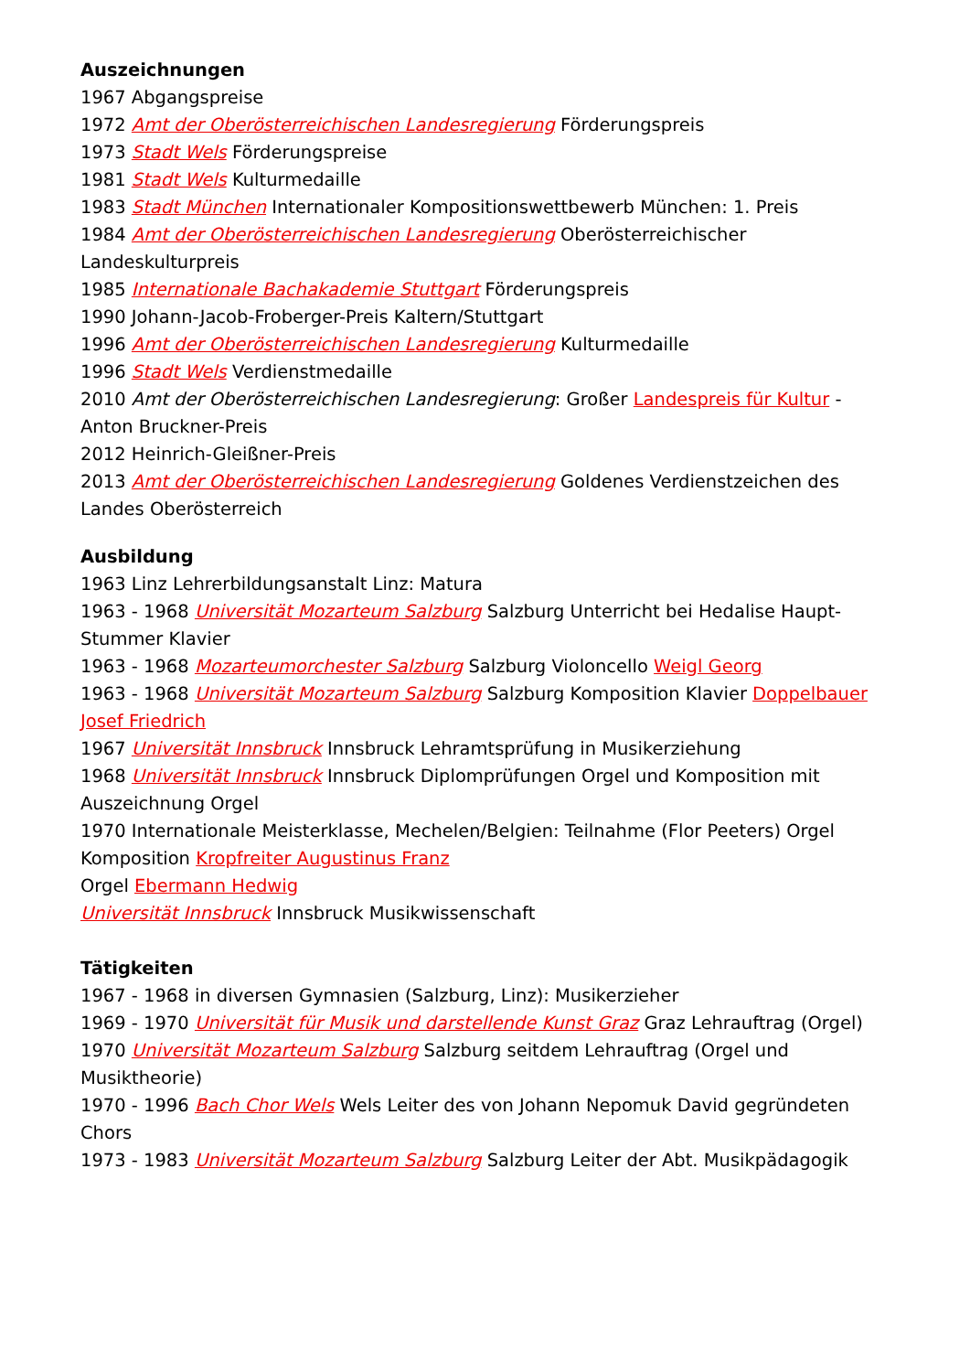Auszeichnungen
1967 Abgangspreise
1972 Amt der Oberösterreichischen Landesregierung Förderungspreis
1973 Stadt Wels Förderungspreise
1981 Stadt Wels Kulturmedaille
1983 Stadt München Internationaler Kompositionswettbewerb München: 1. Preis
1984 Amt der Oberösterreichischen Landesregierung Oberösterreichischer Landeskulturpreis
1985 Internationale Bachakademie Stuttgart Förderungspreis
1990 Johann-Jacob-Froberger-Preis Kaltern/Stuttgart
1996 Amt der Oberösterreichischen Landesregierung Kulturmedaille
1996 Stadt Wels Verdienstmedaille
2010 Amt der Oberösterreichischen Landesregierung: Großer Landespreis für Kultur - Anton Bruckner-Preis
2012 Heinrich-Gleißner-Preis
2013 Amt der Oberösterreichischen Landesregierung Goldenes Verdienstzeichen des Landes Oberösterreich
Ausbildung
1963 Linz Lehrerbildungsanstalt Linz: Matura
1963 - 1968 Universität Mozarteum Salzburg Salzburg Unterricht bei Hedalise Haupt-Stummer Klavier
1963 - 1968 Mozarteumorchester Salzburg Salzburg Violoncello Weigl Georg
1963 - 1968 Universität Mozarteum Salzburg Salzburg Komposition Klavier Doppelbauer Josef Friedrich
1967 Universität Innsbruck Innsbruck Lehramtsprüfung in Musikerziehung
1968 Universität Innsbruck Innsbruck Diplomprüfungen Orgel und Komposition mit Auszeichnung Orgel
1970 Internationale Meisterklasse, Mechelen/Belgien: Teilnahme (Flor Peeters) Orgel
Komposition Kropfreiter Augustinus Franz
Orgel Ebermann Hedwig
Universität Innsbruck Innsbruck Musikwissenschaft
Tätigkeiten
1967 - 1968 in diversen Gymnasien (Salzburg, Linz): Musikerzieher
1969 - 1970 Universität für Musik und darstellende Kunst Graz Graz Lehrauftrag (Orgel)
1970 Universität Mozarteum Salzburg Salzburg seitdem Lehrauftrag (Orgel und Musiktheorie)
1970 - 1996 Bach Chor Wels Wels Leiter des von Johann Nepomuk David gegründeten Chors
1973 - 1983 Universität Mozarteum Salzburg Salzburg Leiter der Abt. Musikpädagogik